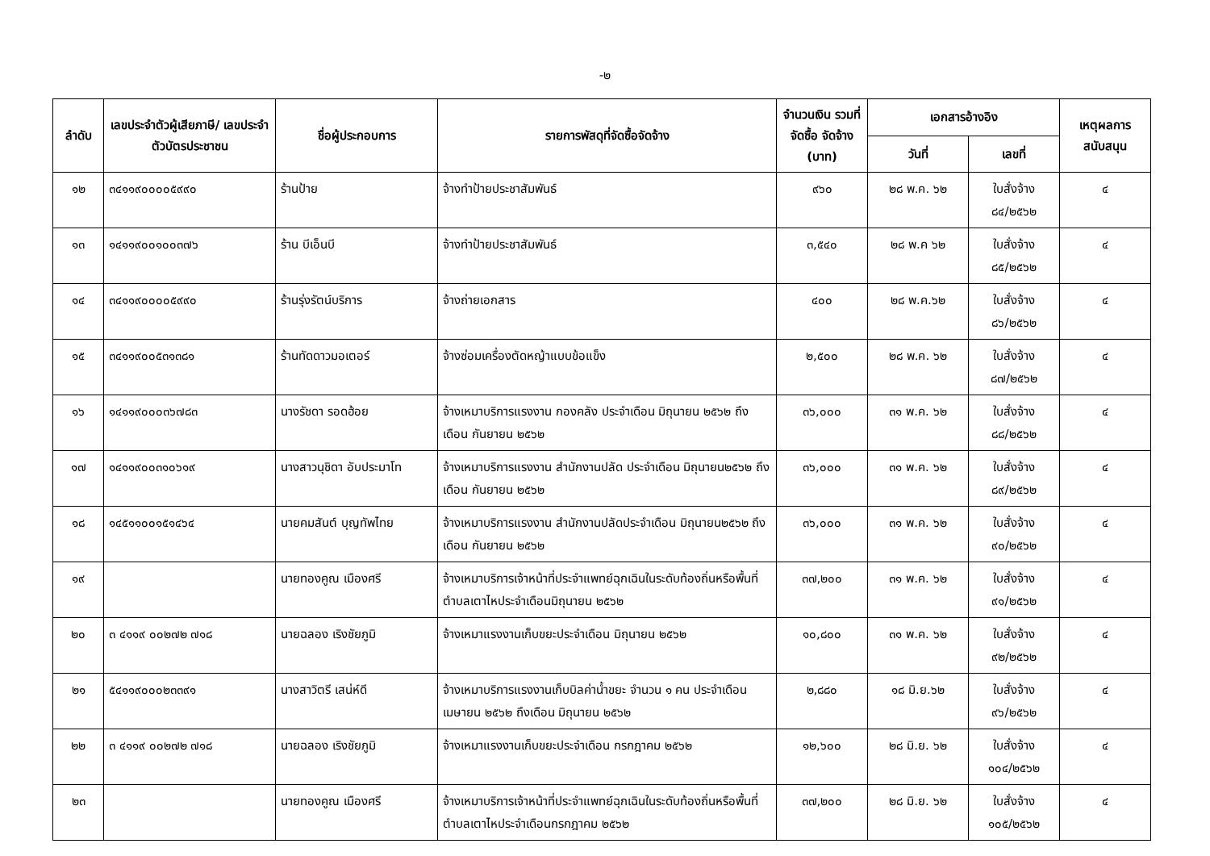-๒
| ลำดับ | เลขประจำตัวผู้เสียภาษี/ เลขประจำตัวบัตรประชาชน | ชื่อผู้ประกอบการ | รายการพัสดุที่จัดซื้อจัดจ้าง | จำนวนเงิน รวมที่จัดซื้อ จัดจ้าง (บาท) | เอกสารอ้างอิง | | เหตุผลการ สนับสนุน |
| --- | --- | --- | --- | --- | --- | --- | --- |
| | | | | | วันที่ | เลขที่ | |
| ๑๒ | ๓๔๑๑๙๐๐๐๐๕๙๙๐ | ร้านป้าย | จ้างทำป้ายประชาสัมพันธ์ | ๙๖๐ | ๒๘ พ.ค. ๖๒ | ใบสั่งจ้าง ๘๔/๒๕๖๒ | ๔ |
| ๑๓ | ๑๔๑๑๙๐๐๑๐๐๓๗๖ | ร้าน บีเอ็นบี | จ้างทำป้ายประชาสัมพันธ์ | ๓,๕๔๐ | ๒๘ พ.ค ๖๒ | ใบสั่งจ้าง ๘๕/๒๕๖๒ | ๔ |
| ๑๔ | ๓๔๑๑๙๐๐๐๐๕๙๙๐ | ร้านรุ่งรัตน์บริการ | จ้างถ่ายเอกสาร | ๔๐๐ | ๒๘ พ.ค.๖๒ | ใบสั่งจ้าง ๘๖/๒๕๖๒ | ๔ |
| ๑๕ | ๓๔๑๑๙๐๐๕๓๑๓๘๑ | ร้านทัดดาวมอเตอร์ | จ้างซ่อมเครื่องตัดหญ้าแบบข้อแข็ง | ๒,๕๐๐ | ๒๘ พ.ค. ๖๒ | ใบสั่งจ้าง ๘๗/๒๕๖๒ | ๔ |
| ๑๖ | ๑๔๑๑๙๐๐๐๓๖๗๘๓ | นางรัชดา รอดฮ้อย | จ้างเหมาบริการแรงงาน กองคลัง ประจำเดือน มิถุนายน ๒๕๖๒ ถึงเดือน กันยายน ๒๕๖๒ | ๓๖,๐๐๐ | ๓๑ พ.ค. ๖๒ | ใบสั่งจ้าง ๘๘/๒๕๖๒ | ๔ |
| ๑๗ | ๑๔๑๑๙๐๐๓๑๐๖๑๙ | นางสาวนุชิดา อับประมาโท | จ้างเหมาบริการแรงงาน สำนักงานปลัด ประจำเดือน มิถุนายน๒๕๖๒ ถึงเดือน กันยายน ๒๕๖๒ | ๓๖,๐๐๐ | ๓๑ พ.ค. ๖๒ | ใบสั่งจ้าง ๘๙/๒๕๖๒ | ๔ |
| ๑๘ | ๑๔๕๑๑๐๐๑๕๑๔๖๔ | นายคมสันต์ บุญทัพไทย | จ้างเหมาบริการแรงงาน สำนักงานปลัดประจำเดือน มิถุนายน๒๕๖๒ ถึงเดือน กันยายน ๒๕๖๒ | ๓๖,๐๐๐ | ๓๑ พ.ค. ๖๒ | ใบสั่งจ้าง ๙๐/๒๕๖๒ | ๔ |
| ๑๙ | | นายทองคูณ เมืองศรี | จ้างเหมาบริการเจ้าหน้าที่ประจำแพทย์ฉุกเฉินในระดับท้องถิ่นหรือพื้นที่ตำบลเตาไหประจำเดือนมิถุนายน ๒๕๖๒ | ๓๗,๒๐๐ | ๓๑ พ.ค. ๖๒ | ใบสั่งจ้าง ๙๑/๒๕๖๒ | ๔ |
| ๒๐ | ๓ ๔๑๑๙ ๐๐๒๗๒ ๗๑๘ | นายฉลอง เริงชัยภูมิ | จ้างเหมาแรงงานเก็บขยะประจำเดือน มิถุนายน ๒๕๖๒ | ๑๐,๘๐๐ | ๓๑ พ.ค. ๖๒ | ใบสั่งจ้าง ๙๒/๒๕๖๒ | ๔ |
| ๒๑ | ๕๔๑๑๙๐๐๐๒๓๓๙๑ | นางสาวิตรี เสน่ห์ดี | จ้างเหมาบริการแรงงานเก็บบิลค่าน้ำขยะ จำนวน ๑ คน ประจำเดือนเมษายน ๒๕๖๒ ถึงเดือน มิถุนายน ๒๕๖๒ | ๒,๘๘๐ | ๑๘ มิ.ย.๖๒ | ใบสั่งจ้าง ๙๖/๒๕๖๒ | ๔ |
| ๒๒ | ๓ ๔๑๑๙ ๐๐๒๗๒ ๗๑๘ | นายฉลอง เริงชัยภูมิ | จ้างเหมาแรงงานเก็บขยะประจำเดือน กรกฎาคม ๒๕๖๒ | ๑๒,๖๐๐ | ๒๘ มิ.ย. ๖๒ | ใบสั่งจ้าง ๑๐๔/๒๕๖๒ | ๔ |
| ๒๓ | | นายทองคูณ เมืองศรี | จ้างเหมาบริการเจ้าหน้าที่ประจำแพทย์ฉุกเฉินในระดับท้องถิ่นหรือพื้นที่ตำบลเตาไหประจำเดือนกรกฎาคม ๒๕๖๒ | ๓๗,๒๐๐ | ๒๘ มิ.ย. ๖๒ | ใบสั่งจ้าง ๑๐๕/๒๕๖๒ | ๔ |